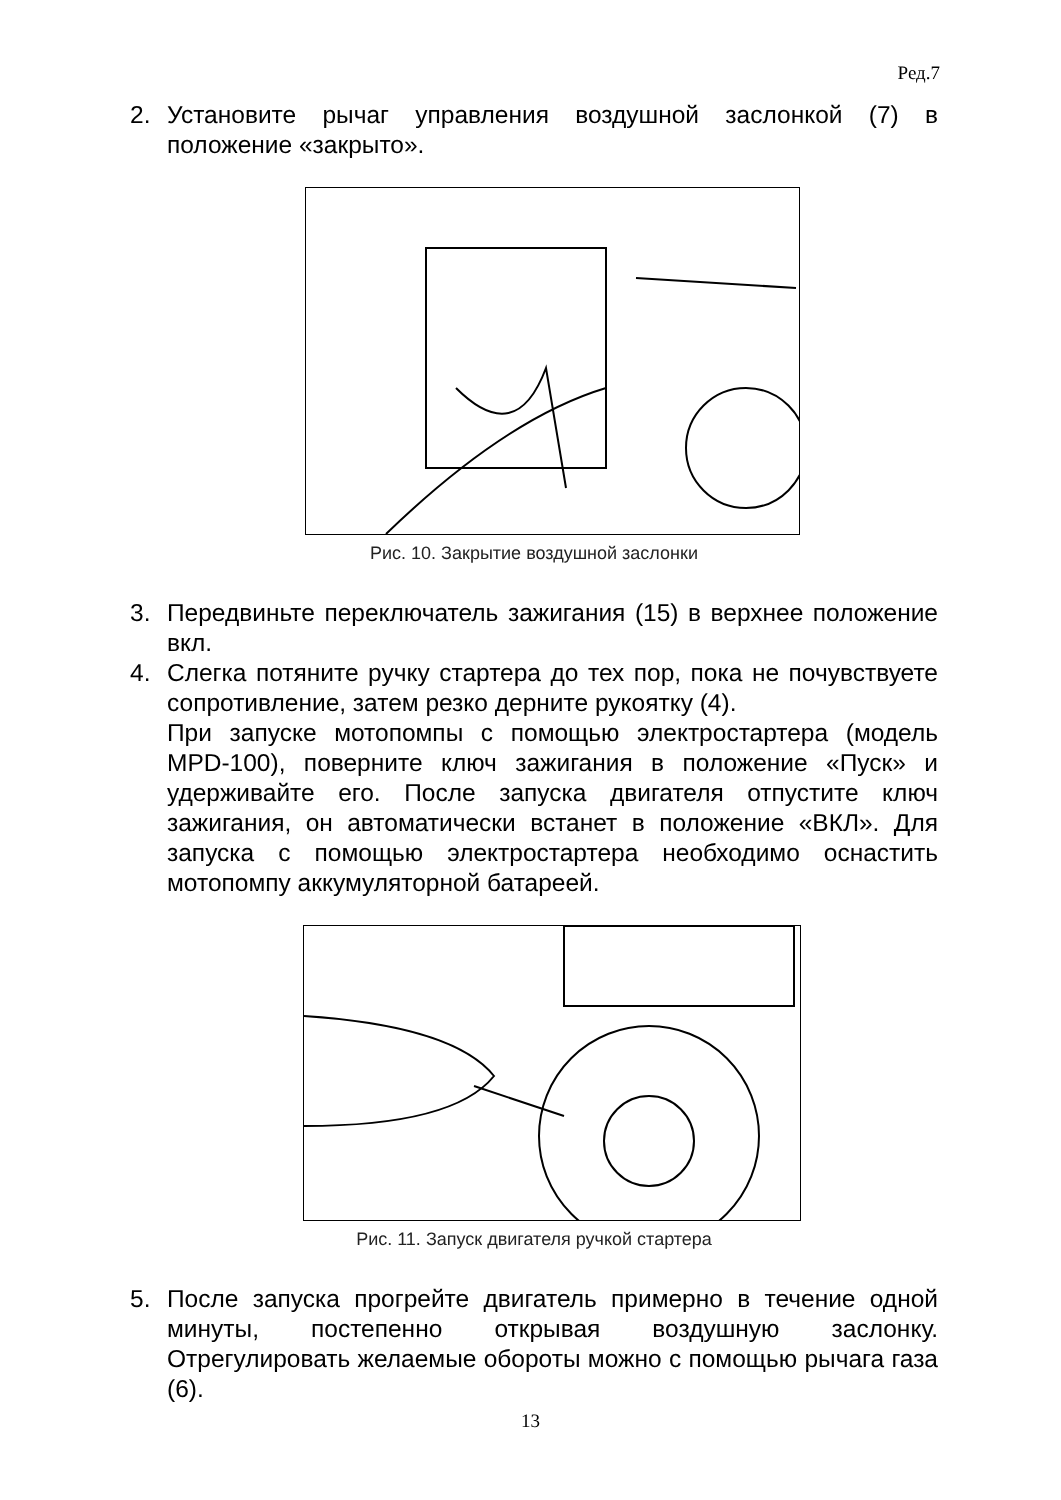Ред.7
2. Установите рычаг управления воздушной заслонкой (7) в положение «закрыто».
Рис. 10. Закрытие воздушной заслонки
3. Передвиньте переключатель зажигания (15) в верхнее положение вкл.
4. Слегка потяните ручку стартера до тех пор, пока не почувствуете сопротивление, затем резко дерните рукоятку (4).
При запуске мотопомпы с помощью электростартера (модель MPD-100), поверните ключ зажигания в положение «Пуск» и удерживайте его. После запуска двигателя отпустите ключ зажигания, он автоматически встанет в положение «ВКЛ». Для запуска с помощью электростартера необходимо оснастить мотопомпу аккумуляторной батареей.
Рис. 11. Запуск двигателя ручкой стартера
5. После запуска прогрейте двигатель примерно в течение одной минуты, постепенно открывая воздушную заслонку. Отрегулировать желаемые обороты можно с помощью рычага газа (6).
13